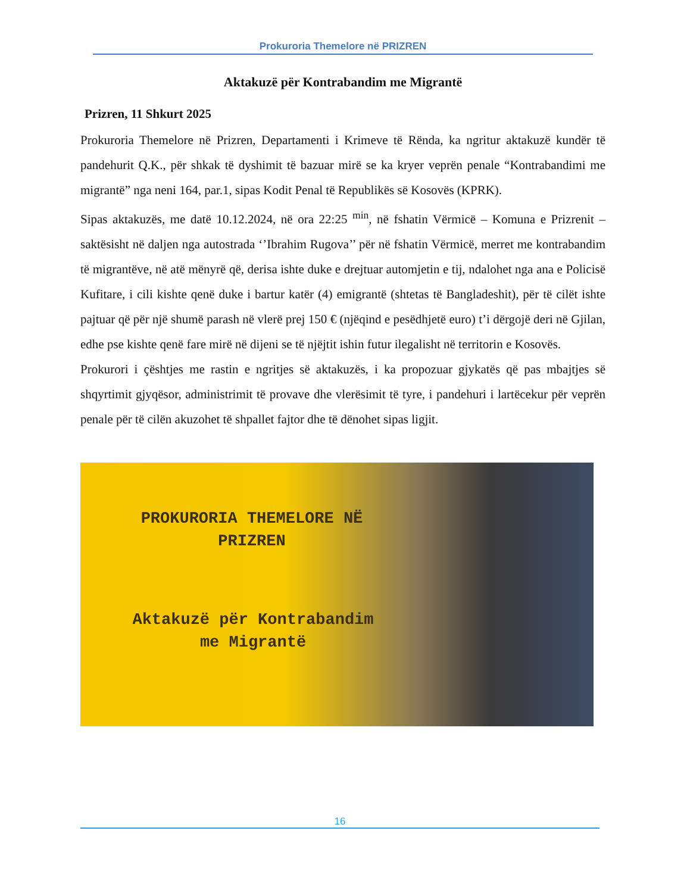Prokuroria Themelore në PRIZREN
Aktakuzë për Kontrabandim me Migrantë
Prizren, 11 Shkurt 2025
Prokuroria Themelore në Prizren, Departamenti i Krimeve të Rënda, ka ngritur aktakuzë kundër të pandehurit Q.K., për shkak të dyshimit të bazuar mirë se ka kryer veprën penale “Kontrabandimi me migrantë” nga neni 164, par.1, sipas Kodit Penal të Republikës së Kosovës (KPRK).
Sipas aktakuzës, me datë 10.12.2024, në ora 22:25 <sup>min</sup>, në fshatin Vërmicë – Komuna e Prizrenit – saktësisht në daljen nga autostrada ‘’Ibrahim Rugova’’ për në fshatin Vërmicë, merret me kontrabandim të migrantëve, në atë mënyrë që, derisa ishte duke e drejtuar automjetin e tij, ndalohet nga ana e Policisë Kufitare, i cili kishte qenë duke i bartur katër (4) emigrantë (shtetas të Bangladeshit), për të cilët ishte pajtuar që për një shumë parash në vlerë prej 150 € (njëqind e pesëdhjetë euro) t’i dërgojë deri në Gjilan, edhe pse kishte qenë fare mirë në dijeni se të njëjtit ishin futur ilegalisht në territorin e Kosovës.
Prokurori i çështjes me rastin e ngritjes së aktakuzës, i ka propozuar gjykatës që pas mbajtjes së shqyrtimit gjyqësor, administrimit të provave dhe vlerësimit të tyre, i pandehuri i lartëcekur për veprën penale për të cilën akuzohet të shpallet fajtor dhe të dënohet sipas ligjit.
PROKURORIA THEMELORE NË
PRIZREN
Aktakuzë për Kontrabandim
me Migrantë
16